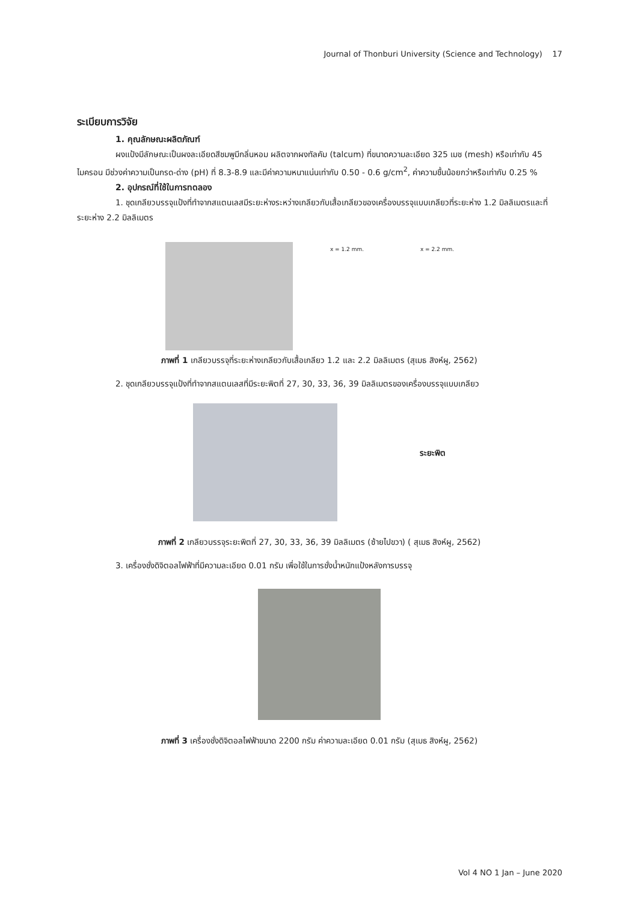Journal of Thonburi University (Science and Technology) 17
ระเบียบการวิจัย
1. คุณลักษณะผลิตภัณฑ์
ผงแป้งมีลักษณะเป็นผงละเอียดสีชมพูมีกลิ่นหอม ผลิตจากผงทัลคัม (talcum) ที่ขนาดความละเอียด 325 เมช (mesh) หรือเท่ากับ 45 ไมครอน มีช่วงค่าความเป็นกรด-ด่าง (pH) ที่ 8.3-8.9 และมีค่าความหนาแน่นเท่ากับ 0.50 - 0.6 g/cm<sup>2</sup>, ค่าความชื้นน้อยกว่าหรือเท่ากับ 0.25 %
2. อุปกรณ์ที่ใช้ในการทดลอง
1. ชุดเกลียวบรรจุแป้งที่ทำจากสแตนเลสมีระยะห่างระหว่างเกลียวกับเสื้อเกลียวของเครื่องบรรจุแบบเกลียวที่ระยะห่าง 1.2 มิลลิเมตรและที่ระยะห่าง 2.2 มิลลิเมตร
x = 1.2 mm. x = 2.2 mm.
ภาพที่ 1 เกลียวบรรจุที่ระยะห่างเกลียวกับเสื้อเกลียว 1.2 และ 2.2 มิลลิเมตร (สุเมธ สิงห์ผู, 2562)
2. ชุดเกลียวบรรจุแป้งที่ทำจากสแตนเลสที่มีระยะพิตที่ 27, 30, 33, 36, 39 มิลลิเมตรของเครื่องบรรจุแบบเกลียว
ระยะพิต
ภาพที่ 2 เกลียวบรรจุระยะพิตที่ 27, 30, 33, 36, 39 มิลลิเมตร (ซ้ายไปขวา) ( สุเมธ สิงห์ผู, 2562)
3. เครื่องชั่งดิจิตอลไฟฟ้าที่มีความละเอียด 0.01 กรัม เพื่อใช้ในการชั่งน้ำหนักแป้งหลังการบรรจุ
ภาพที่ 3 เครื่องชั่งดิจิตอลไฟฟ้าขนาด 2200 กรัม ค่าความละเอียด 0.01 กรัม (สุเมธ สิงห์ผู, 2562)
Vol 4 NO 1 Jan – June 2020